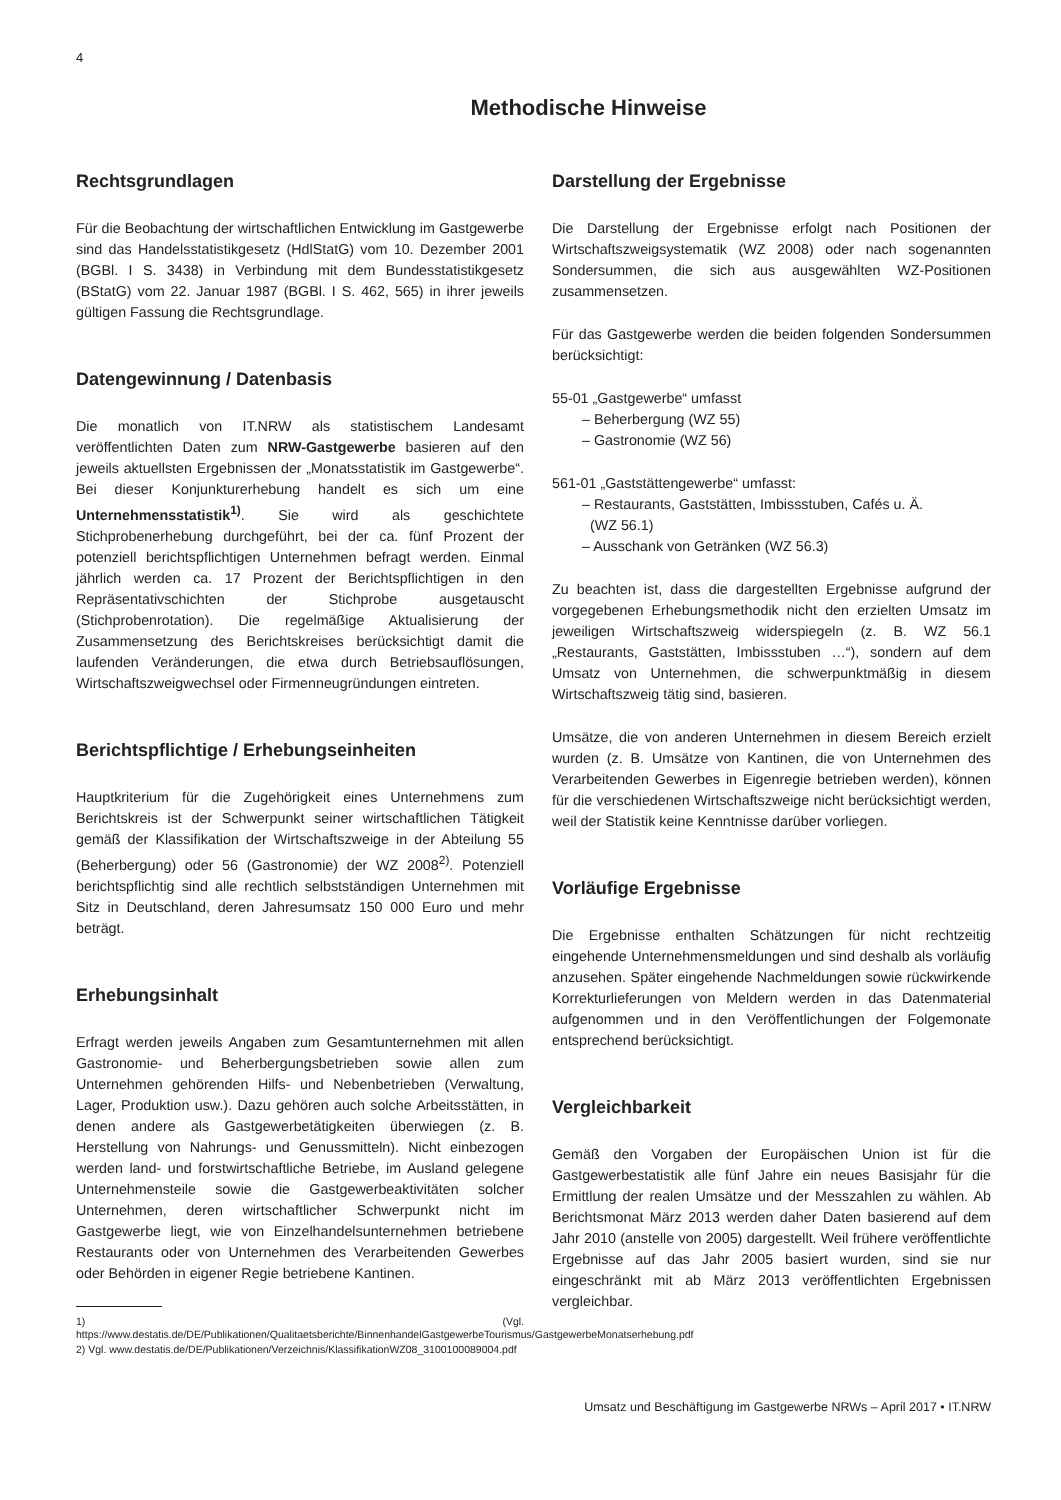4
Methodische Hinweise
Rechtsgrundlagen
Für die Beobachtung der wirtschaftlichen Entwicklung im Gastgewerbe sind das Handelsstatistikgesetz (HdlStatG) vom 10. Dezember 2001 (BGBl. I S. 3438) in Verbindung mit dem Bundesstatistikgesetz (BStatG) vom 22. Januar 1987 (BGBl. I S. 462, 565) in ihrer jeweils gültigen Fassung die Rechtsgrundlage.
Datengewinnung / Datenbasis
Die monatlich von IT.NRW als statistischem Landesamt veröffentlichten Daten zum NRW-Gastgewerbe basieren auf den jeweils aktuellsten Ergebnissen der „Monatsstatistik im Gastgewerbe“. Bei dieser Konjunkturerhebung handelt es sich um eine Unternehmensstatistik<sup>1)</sup>. Sie wird als geschichtete Stichprobenerhebung durchgeführt, bei der ca. fünf Prozent der potenziell berichtspflichtigen Unternehmen befragt werden. Einmal jährlich werden ca. 17 Prozent der Berichtspflichtigen in den Repräsentativschichten der Stichprobe ausgetauscht (Stichprobenrotation). Die regelmäßige Aktualisierung der Zusammensetzung des Berichtskreises berücksichtigt damit die laufenden Veränderungen, die etwa durch Betriebsauflösungen, Wirtschaftszweigwechsel oder Firmenneugründungen eintreten.
Berichtspflichtige / Erhebungseinheiten
Hauptkriterium für die Zugehörigkeit eines Unternehmens zum Berichtskreis ist der Schwerpunkt seiner wirtschaftlichen Tätigkeit gemäß der Klassifikation der Wirtschaftszweige in der Abteilung 55 (Beherbergung) oder 56 (Gastronomie) der WZ 2008<sup>2)</sup>. Potenziell berichtspflichtig sind alle rechtlich selbstständigen Unternehmen mit Sitz in Deutschland, deren Jahresumsatz 150 000 Euro und mehr beträgt.
Erhebungsinhalt
Erfragt werden jeweils Angaben zum Gesamtunternehmen mit allen Gastronomie- und Beherbergungsbetrieben sowie allen zum Unternehmen gehörenden Hilfs- und Nebenbetrieben (Verwaltung, Lager, Produktion usw.). Dazu gehören auch solche Arbeitsstätten, in denen andere als Gastgewerbetätigkeiten überwiegen (z. B. Herstellung von Nahrungs- und Genussmitteln). Nicht einbezogen werden land- und forstwirtschaftliche Betriebe, im Ausland gelegene Unternehmensteile sowie die Gastgewerbeaktivitäten solcher Unternehmen, deren wirtschaftlicher Schwerpunkt nicht im Gastgewerbe liegt, wie von Einzelhandelsunternehmen betriebene Restaurants oder von Unternehmen des Verarbeitenden Gewerbes oder Behörden in eigener Regie betriebene Kantinen.
1) (Vgl. https://www.destatis.de/DE/Publikationen/Qualitaetsberichte/BinnenhandelGastgewerbeTourismus/GastgewerbeMonatserhebung.pdf
2) Vgl. www.destatis.de/DE/Publikationen/Verzeichnis/KlassifikationWZ08_3100100089004.pdf
Darstellung der Ergebnisse
Die Darstellung der Ergebnisse erfolgt nach Positionen der Wirtschaftszweigsystematik (WZ 2008) oder nach sogenannten Sondersummen, die sich aus ausgewählten WZ-Positionen zusammensetzen.
Für das Gastgewerbe werden die beiden folgenden Sondersummen berücksichtigt:
55-01 „Gastgewerbe“ umfasst
– Beherbergung (WZ 55)
– Gastronomie (WZ 56)
561-01 „Gaststättengewerbe“ umfasst:
– Restaurants, Gaststätten, Imbissstuben, Cafés u. Ä.
(WZ 56.1)
– Ausschank von Getränken (WZ 56.3)
Zu beachten ist, dass die dargestellten Ergebnisse aufgrund der vorgegebenen Erhebungsmethodik nicht den erzielten Umsatz im jeweiligen Wirtschaftszweig widerspiegeln (z. B. WZ 56.1 „Restaurants, Gaststätten, Imbissstuben …“), sondern auf dem Umsatz von Unternehmen, die schwerpunktmäßig in diesem Wirtschaftszweig tätig sind, basieren.
Umsätze, die von anderen Unternehmen in diesem Bereich erzielt wurden (z. B. Umsätze von Kantinen, die von Unternehmen des Verarbeitenden Gewerbes in Eigenregie betrieben werden), können für die verschiedenen Wirtschaftszweige nicht berücksichtigt werden, weil der Statistik keine Kenntnisse darüber vorliegen.
Vorläufige Ergebnisse
Die Ergebnisse enthalten Schätzungen für nicht rechtzeitig eingehende Unternehmensmeldungen und sind deshalb als vorläufig anzusehen. Später eingehende Nachmeldungen sowie rückwirkende Korrekturlieferungen von Meldern werden in das Datenmaterial aufgenommen und in den Veröffentlichungen der Folgemonate entsprechend berücksichtigt.
Vergleichbarkeit
Gemäß den Vorgaben der Europäischen Union ist für die Gastgewerbestatistik alle fünf Jahre ein neues Basisjahr für die Ermittlung der realen Umsätze und der Messzahlen zu wählen. Ab Berichtsmonat März 2013 werden daher Daten basierend auf dem Jahr 2010 (anstelle von 2005) dargestellt. Weil frühere veröffentlichte Ergebnisse auf das Jahr 2005 basiert wurden, sind sie nur eingeschränkt mit ab März 2013 veröffentlichten Ergebnissen vergleichbar.
Umsatz und Beschäftigung im Gastgewerbe NRWs – April 2017 • IT.NRW